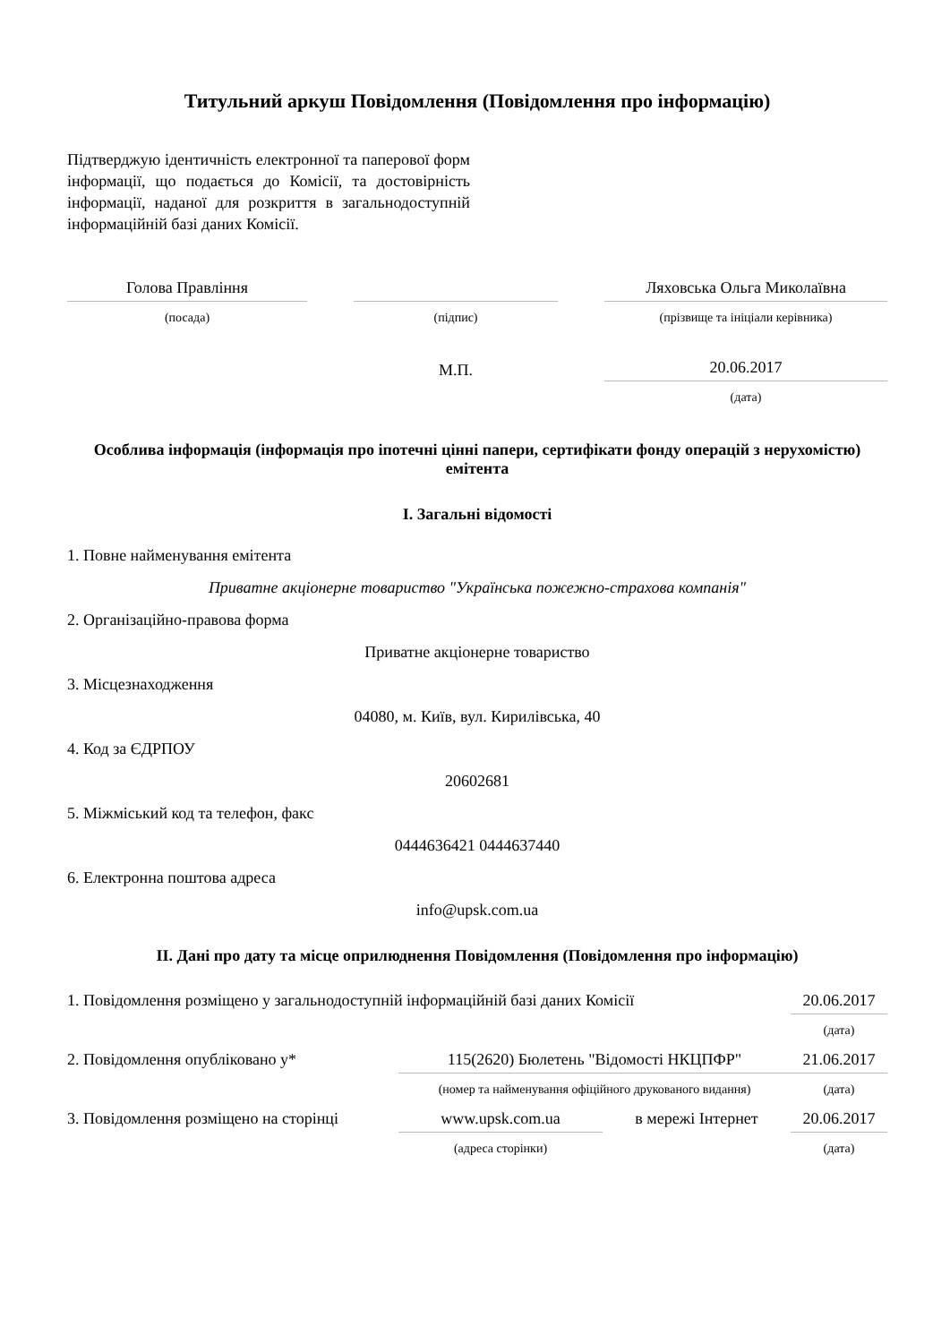Титульний аркуш Повідомлення (Повідомлення про інформацію)
Підтверджую ідентичність електронної та паперової форм інформації, що подається до Комісії, та достовірність інформації, наданої для розкриття в загальнодоступній інформаційній базі даних Комісії.
| Голова Правління | | | | Ляховська Ольга Миколаївна |
| (посада) | | (підпис) | | (прізвище та ініціали керівника) |
| | | М.П. | | 20.06.2017 |
| | | | | (дата) |
Особлива інформація (інформація про іпотечні цінні папери, сертифікати фонду операцій з нерухомістю) емітента
I. Загальні відомості
1. Повне найменування емітента
Приватне акціонерне товариство "Українська пожежно-страхова компанія"
2. Організаційно-правова форма
Приватне акціонерне товариство
3. Місцезнаходження
04080, м. Київ, вул. Кирилівська, 40
4. Код за ЄДРПОУ
20602681
5. Міжміський код та телефон, факс
0444636421 0444637440
6. Електронна поштова адреса
info@upsk.com.ua
II. Дані про дату та місце оприлюднення Повідомлення (Повідомлення про інформацію)
| 1. Повідомлення розміщено у загальнодоступній інформаційній базі даних Комісії | | | 20.06.2017 |
| | | | (дата) |
| 2. Повідомлення опубліковано у* | 115(2620) Бюлетень "Відомості НКЦПФР" | | 21.06.2017 |
| | (номер та найменування офіційного друкованого видання) | | (дата) |
| 3. Повідомлення розміщено на сторінці | www.upsk.com.ua | в мережі Інтернет | 20.06.2017 |
| | (адреса сторінки) | | (дата) |